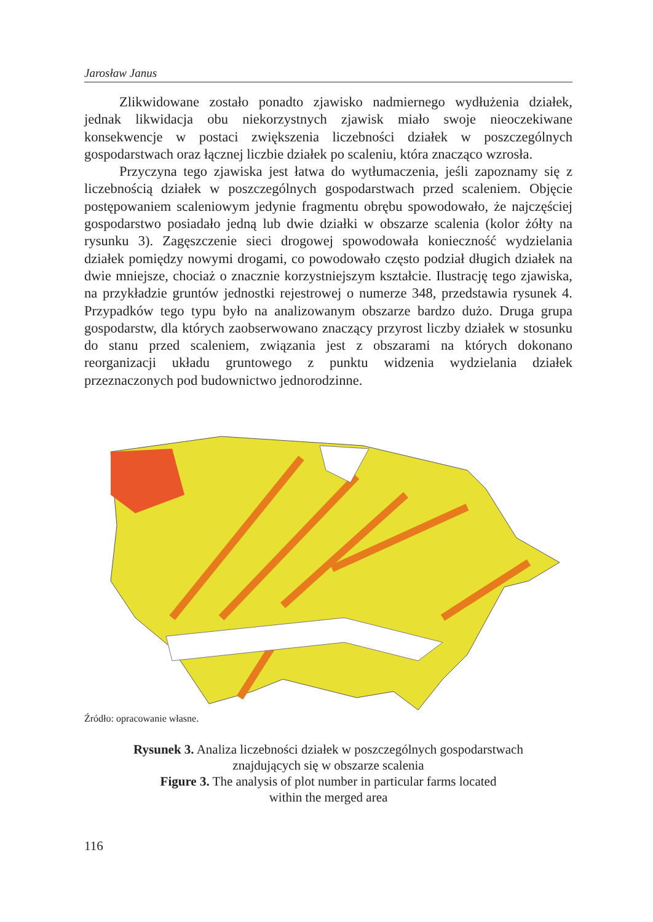Jarosław Janus
Zlikwidowane zostało ponadto zjawisko nadmiernego wydłużenia działek, jednak likwidacja obu niekorzystnych zjawisk miało swoje nieoczekiwane konsekwencje w postaci zwiększenia liczebności działek w poszczególnych gospodarstwach oraz łącznej liczbie działek po scaleniu, która znacząco wzrosła.
Przyczyna tego zjawiska jest łatwa do wytłumaczenia, jeśli zapoznamy się z liczebnością działek w poszczególnych gospodarstwach przed scaleniem. Objęcie postępowaniem scaleniowym jedynie fragmentu obrębu spowodowało, że najczęściej gospodarstwo posiadało jedną lub dwie działki w obszarze scalenia (kolor żółty na rysunku 3). Zagęszczenie sieci drogowej spowodowała konieczność wydzielania działek pomiędzy nowymi drogami, co powodowało często podział długich działek na dwie mniejsze, chociaż o znacznie korzystniejszym kształcie. Ilustrację tego zjawiska, na przykładzie gruntów jednostki rejestrowej o numerze 348, przedstawia rysunek 4. Przypadków tego typu było na analizowanym obszarze bardzo dużo. Druga grupa gospodarstw, dla których zaobserwowano znaczący przyrost liczby działek w stosunku do stanu przed scaleniem, związania jest z obszarami na których dokonano reorganizacji układu gruntowego z punktu widzenia wydzielania działek przeznaczonych pod budownictwo jednorodzinne.
Źródło: opracowanie własne.
Rysunek 3. Analiza liczebności działek w poszczególnych gospodarstwach
znajdujących się w obszarze scalenia
Figure 3. The analysis of plot number in particular farms located
within the merged area
116